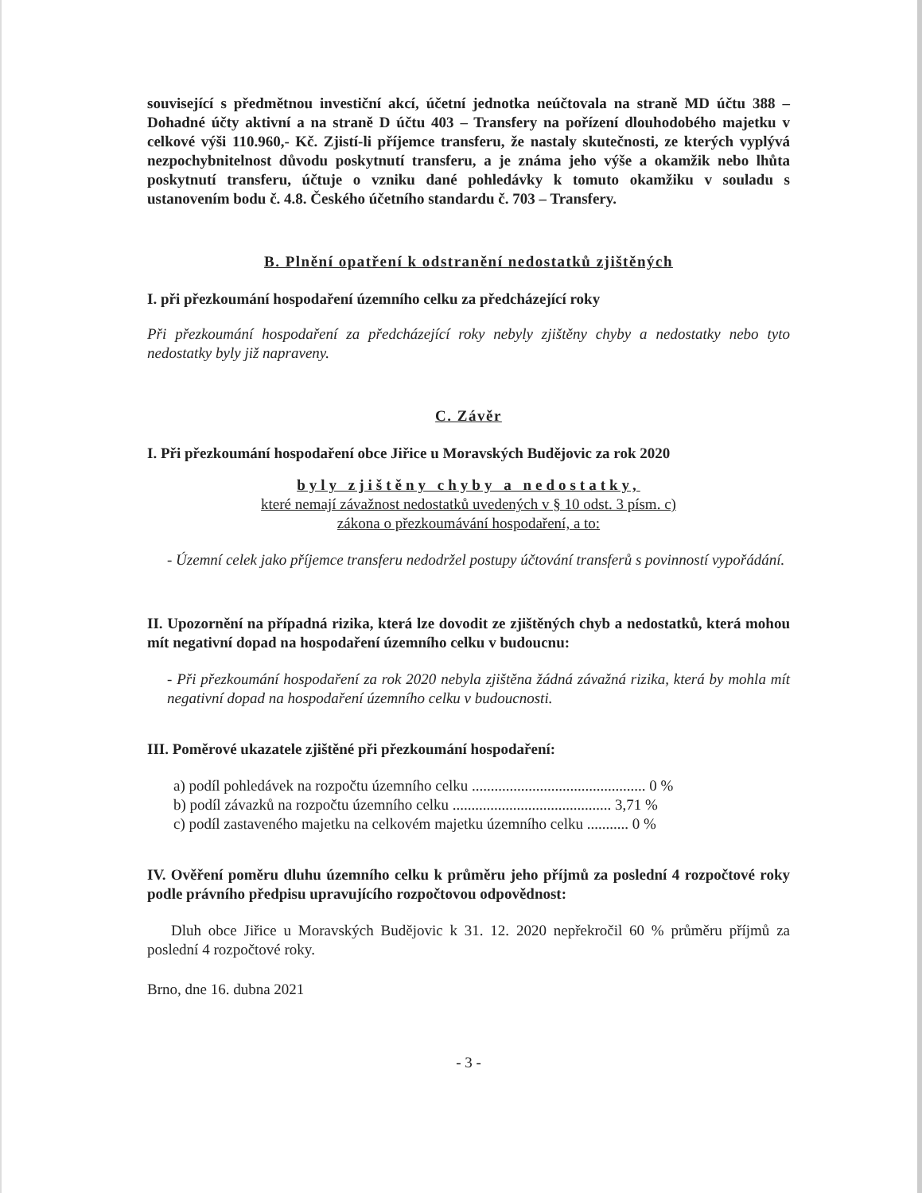související s předmětnou investiční akcí, účetní jednotka neúčtovala na straně MD účtu 388 – Dohadné účty aktivní a na straně D účtu 403 – Transfery na pořízení dlouhodobého majetku v celkové výši 110.960,- Kč. Zjistí-li příjemce transferu, že nastaly skutečnosti, ze kterých vyplývá nezpochybnitelnost důvodu poskytnutí transferu, a je známa jeho výše a okamžik nebo lhůta poskytnutí transferu, účtuje o vzniku dané pohledávky k tomuto okamžiku v souladu s ustanovením bodu č. 4.8. Českého účetního standardu č. 703 – Transfery.
B. Plnění opatření k odstranění nedostatků zjištěných
I. při přezkoumání hospodaření územního celku za předcházející roky
Při přezkoumání hospodaření za předcházející roky nebyly zjištěny chyby a nedostatky nebo tyto nedostatky byly již napraveny.
C. Závěr
I. Při přezkoumání hospodaření obce Jiřice u Moravských Budějovic za rok 2020
byly zjištěny chyby a nedostatky,
které nemají závažnost nedostatků uvedených v § 10 odst. 3 písm. c)
zákona o přezkoumávání hospodaření, a to:
- Územní celek jako příjemce transferu nedodržel postupy účtování transferů s povinností vypořádání.
II. Upozornění na případná rizika, která lze dovodit ze zjištěných chyb a nedostatků, která mohou mít negativní dopad na hospodaření územního celku v budoucnu:
- Při přezkoumání hospodaření za rok 2020 nebyla zjištěna žádná závažná rizika, která by mohla mít negativní dopad na hospodaření územního celku v budoucnosti.
III. Poměrové ukazatele zjištěné při přezkoumání hospodaření:
a) podíl pohledávek na rozpočtu územního celku .............................................. 0 %
b) podíl závazků na rozpočtu územního celku .......................................... 3,71 %
c) podíl zastaveného majetku na celkovém majetku územního celku ........... 0 %
IV. Ověření poměru dluhu územního celku k průměru jeho příjmů za poslední 4 rozpočtové roky podle právního předpisu upravujícího rozpočtovou odpovědnost:
Dluh obce Jiřice u Moravských Budějovic k 31. 12. 2020 nepřekročil 60 % průměru příjmů za poslední 4 rozpočtové roky.
Brno, dne 16. dubna 2021
- 3 -